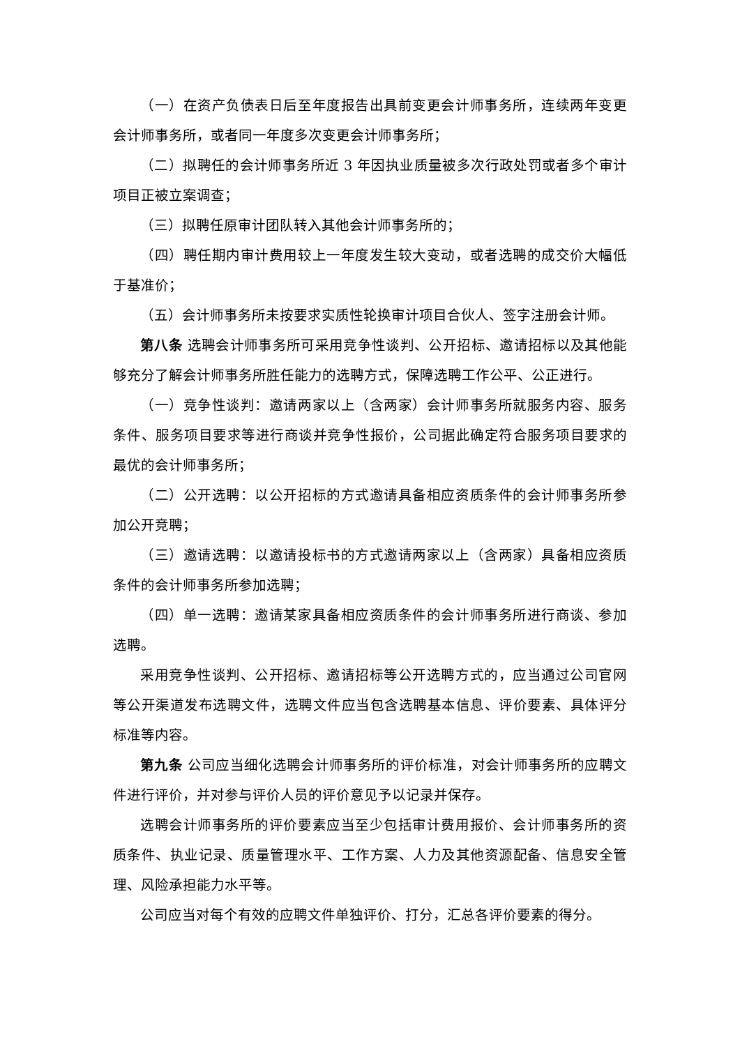（一）在资产负债表日后至年度报告出具前变更会计师事务所，连续两年变更会计师事务所，或者同一年度多次变更会计师事务所；
（二）拟聘任的会计师事务所近 3 年因执业质量被多次行政处罚或者多个审计项目正被立案调查；
（三）拟聘任原审计团队转入其他会计师事务所的；
（四）聘任期内审计费用较上一年度发生较大变动，或者选聘的成交价大幅低于基准价；
（五）会计师事务所未按要求实质性轮换审计项目合伙人、签字注册会计师。
第八条 选聘会计师事务所可采用竞争性谈判、公开招标、邀请招标以及其他能够充分了解会计师事务所胜任能力的选聘方式，保障选聘工作公平、公正进行。
（一）竞争性谈判：邀请两家以上（含两家）会计师事务所就服务内容、服务条件、服务项目要求等进行商谈并竞争性报价，公司据此确定符合服务项目要求的最优的会计师事务所；
（二）公开选聘：以公开招标的方式邀请具备相应资质条件的会计师事务所参加公开竞聘；
（三）邀请选聘：以邀请投标书的方式邀请两家以上（含两家）具备相应资质条件的会计师事务所参加选聘；
（四）单一选聘：邀请某家具备相应资质条件的会计师事务所进行商谈、参加选聘。
采用竞争性谈判、公开招标、邀请招标等公开选聘方式的，应当通过公司官网等公开渠道发布选聘文件，选聘文件应当包含选聘基本信息、评价要素、具体评分标准等内容。
第九条 公司应当细化选聘会计师事务所的评价标准，对会计师事务所的应聘文件进行评价，并对参与评价人员的评价意见予以记录并保存。
选聘会计师事务所的评价要素应当至少包括审计费用报价、会计师事务所的资质条件、执业记录、质量管理水平、工作方案、人力及其他资源配备、信息安全管理、风险承担能力水平等。
公司应当对每个有效的应聘文件单独评价、打分，汇总各评价要素的得分。